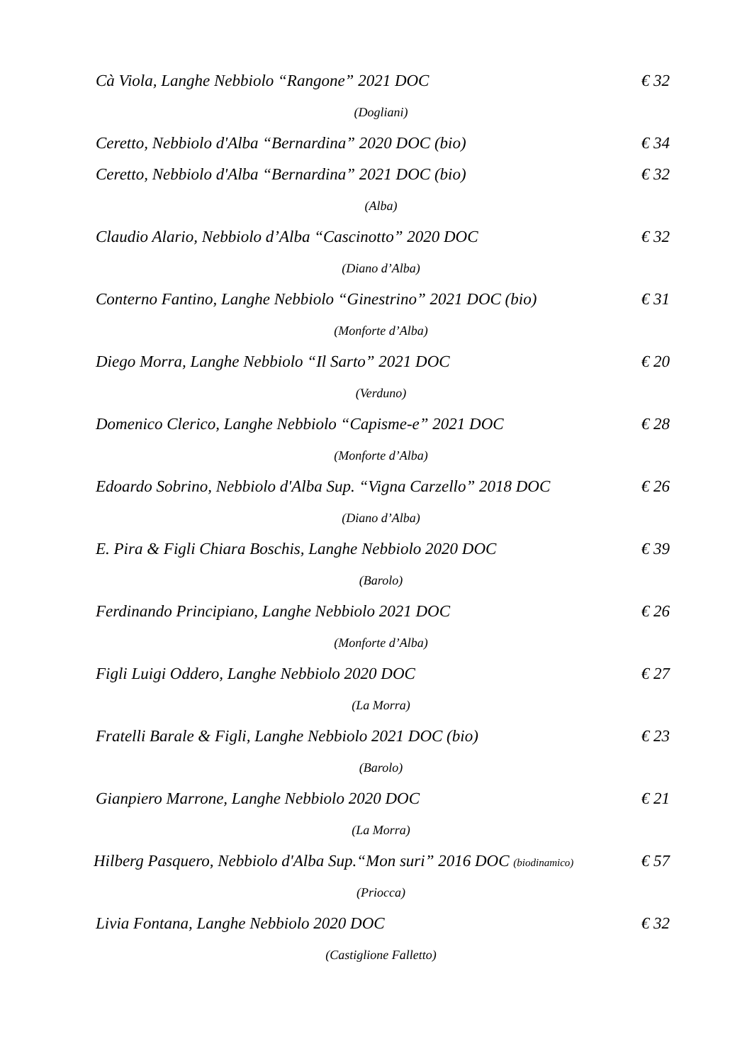Cà Viola, Langhe Nebbiolo “Rangone” 2021 DOC € 32
(Dogliani)
Ceretto, Nebbiolo d'Alba “Bernardina” 2020 DOC (bio) € 34
Ceretto, Nebbiolo d'Alba “Bernardina” 2021 DOC (bio) € 32
(Alba)
Claudio Alario, Nebbiolo d’Alba “Cascinotto” 2020 DOC € 32
(Diano d’Alba)
Conterno Fantino, Langhe Nebbiolo “Ginestrino” 2021 DOC (bio) € 31
(Monforte d’Alba)
Diego Morra, Langhe Nebbiolo “Il Sarto” 2021 DOC € 20
(Verduno)
Domenico Clerico, Langhe Nebbiolo “Capisme-e” 2021 DOC € 28
(Monforte d’Alba)
Edoardo Sobrino, Nebbiolo d'Alba Sup. “Vigna Carzello” 2018 DOC € 26
(Diano d’Alba)
E. Pira & Figli Chiara Boschis, Langhe Nebbiolo 2020 DOC € 39
(Barolo)
Ferdinando Principiano, Langhe Nebbiolo 2021 DOC € 26
(Monforte d’Alba)
Figli Luigi Oddero, Langhe Nebbiolo 2020 DOC € 27
(La Morra)
Fratelli Barale & Figli, Langhe Nebbiolo 2021 DOC (bio) € 23
(Barolo)
Gianpiero Marrone, Langhe Nebbiolo 2020 DOC € 21
(La Morra)
Hilberg Pasquero, Nebbiolo d'Alba Sup.“Mon suri” 2016 DOC (biodinamico) € 57
(Priocca)
Livia Fontana, Langhe Nebbiolo 2020 DOC € 32
(Castiglione Falletto)